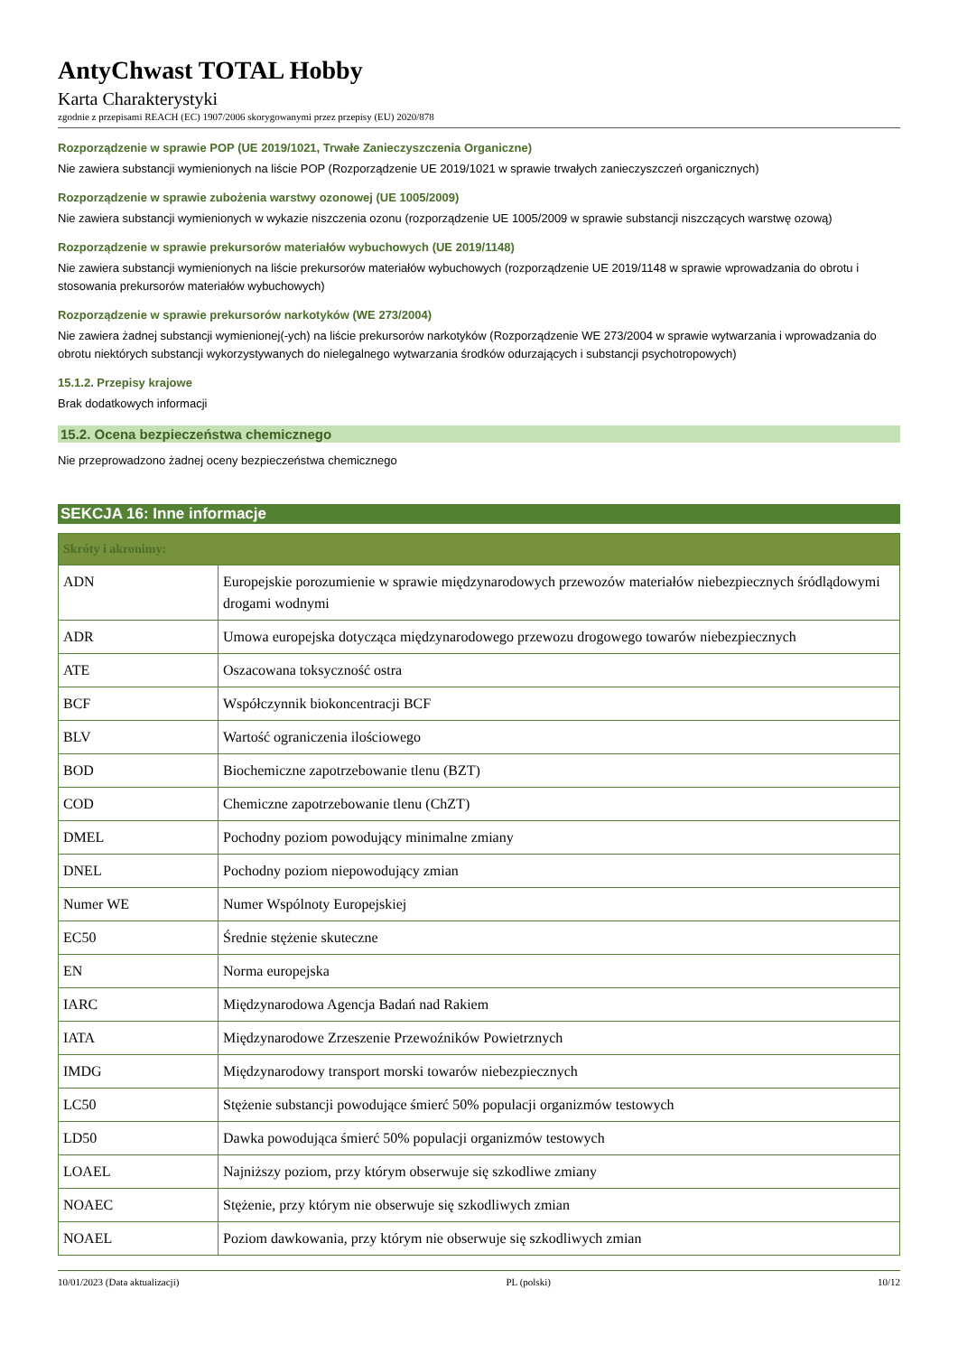AntyChwast TOTAL Hobby
Karta Charakterystyki
zgodnie z przepisami REACH (EC) 1907/2006 skorygowanymi przez przepisy (EU) 2020/878
Rozporządzenie w sprawie POP (UE 2019/1021, Trwałe Zanieczyszczenia Organiczne)
Nie zawiera substancji wymienionych na liście POP (Rozporządzenie UE 2019/1021 w sprawie trwałych zanieczyszczeń organicznych)
Rozporządzenie w sprawie zubożenia warstwy ozonowej (UE 1005/2009)
Nie zawiera substancji wymienionych w wykazie niszczenia ozonu (rozporządzenie UE 1005/2009 w sprawie substancji niszczących warstwę ozową)
Rozporządzenie w sprawie prekursorów materiałów wybuchowych (UE 2019/1148)
Nie zawiera substancji wymienionych na liście prekursorów materiałów wybuchowych (rozporządzenie UE 2019/1148 w sprawie wprowadzania do obrotu i stosowania prekursorów materiałów wybuchowych)
Rozporządzenie w sprawie prekursorów narkotyków (WE 273/2004)
Nie zawiera żadnej substancji wymienionej(-ych) na liście prekursorów narkotyków (Rozporządzenie WE 273/2004 w sprawie wytwarzania i wprowadzania do obrotu niektórych substancji wykorzystywanych do nielegalnego wytwarzania środków odurzających i substancji psychotropowych)
15.1.2. Przepisy krajowe
Brak dodatkowych informacji
15.2. Ocena bezpieczeństwa chemicznego
Nie przeprowadzono żadnej oceny bezpieczeństwa chemicznego
SEKCJA 16: Inne informacje
| Skróty i akronimy: | |
| --- | --- |
| ADN | Europejskie porozumienie w sprawie międzynarodowych przewozów materiałów niebezpiecznych śródlądowymi drogami wodnymi |
| ADR | Umowa europejska dotycząca międzynarodowego przewozu drogowego towarów niebezpiecznych |
| ATE | Oszacowana toksyczność ostra |
| BCF | Współczynnik biokoncentracji BCF |
| BLV | Wartość ograniczenia ilościowego |
| BOD | Biochemiczne zapotrzebowanie tlenu (BZT) |
| COD | Chemiczne zapotrzebowanie tlenu (ChZT) |
| DMEL | Pochodny poziom powodujący minimalne zmiany |
| DNEL | Pochodny poziom niepowodujący zmian |
| Numer WE | Numer Wspólnoty Europejskiej |
| EC50 | Średnie stężenie skuteczne |
| EN | Norma europejska |
| IARC | Międzynarodowa Agencja Badań nad Rakiem |
| IATA | Międzynarodowe Zrzeszenie Przewoźników Powietrznych |
| IMDG | Międzynarodowy transport morski towarów niebezpiecznych |
| LC50 | Stężenie substancji powodujące śmierć 50% populacji organizmów testowych |
| LD50 | Dawka powodująca śmierć 50% populacji organizmów testowych |
| LOAEL | Najniższy poziom, przy którym obserwuje się szkodliwe zmiany |
| NOAEC | Stężenie, przy którym nie obserwuje się szkodliwych zmian |
| NOAEL | Poziom dawkowania, przy którym nie obserwuje się szkodliwych zmian |
10/01/2023 (Data aktualizacji) PL (polski) 10/12